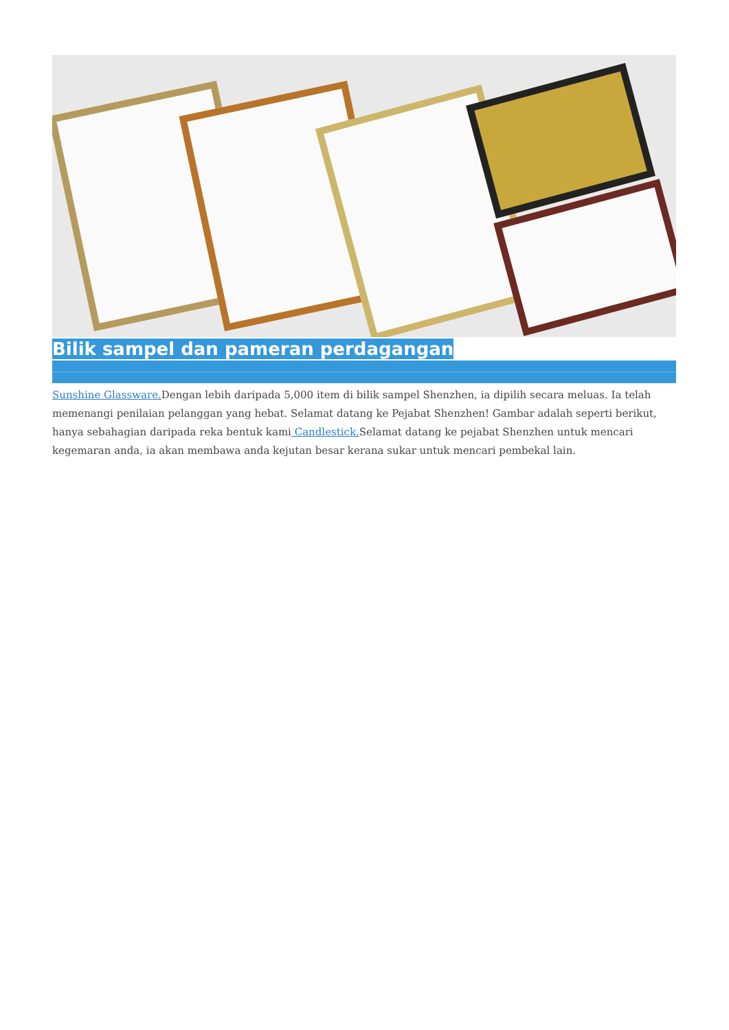Bilik sampel dan pameran perdagangan
Sunshine Glassware. Dengan lebih daripada 5,000 item di bilik sampel Shenzhen, ia dipilih secara meluas. Ia telah memenangi penilaian pelanggan yang hebat. Selamat datang ke Pejabat Shenzhen! Gambar adalah seperti berikut, hanya sebahagian daripada reka bentuk kami Candlestick. Selamat datang ke pejabat Shenzhen untuk mencari kegemaran anda, ia akan membawa anda kejutan besar kerana sukar untuk mencari pembekal lain.